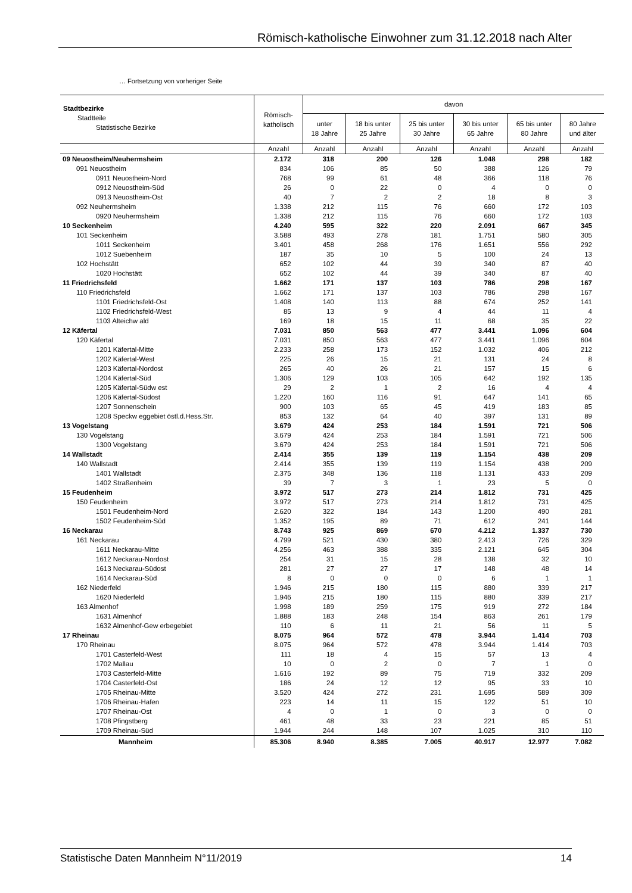Römisch-katholische Einwohner zum 31.12.2018 nach Alter
… Fortsetzung von vorheriger Seite
| Stadtbezirke Stadtteile Statistische Bezirke | Römisch- katholisch | davon | | | | | |
| --- | --- | --- | --- | --- | --- | --- | --- |
| | | unter 18 Jahre | 18 bis unter 25 Jahre | 25 bis unter 30 Jahre | 30 bis unter 65 Jahre | 65 bis unter 80 Jahre | 80 Jahre und älter |
| | Anzahl | Anzahl | Anzahl | Anzahl | Anzahl | Anzahl | Anzahl |
| 09 Neuostheim/Neuhermsheim | 2.172 | 318 | 200 | 126 | 1.048 | 298 | 182 |
| 091 Neuostheim | 834 | 106 | 85 | 50 | 388 | 126 | 79 |
| 0911 Neuostheim-Nord | 768 | 99 | 61 | 48 | 366 | 118 | 76 |
| 0912 Neuostheim-Süd | 26 | 0 | 22 | 0 | 4 | 0 | 0 |
| 0913 Neuostheim-Ost | 40 | 7 | 2 | 2 | 18 | 8 | 3 |
| 092 Neuhermsheim | 1.338 | 212 | 115 | 76 | 660 | 172 | 103 |
| 0920 Neuhermsheim | 1.338 | 212 | 115 | 76 | 660 | 172 | 103 |
| 10 Seckenheim | 4.240 | 595 | 322 | 220 | 2.091 | 667 | 345 |
| 101 Seckenheim | 3.588 | 493 | 278 | 181 | 1.751 | 580 | 305 |
| 1011 Seckenheim | 3.401 | 458 | 268 | 176 | 1.651 | 556 | 292 |
| 1012 Suebenheim | 187 | 35 | 10 | 5 | 100 | 24 | 13 |
| 102 Hochstätt | 652 | 102 | 44 | 39 | 340 | 87 | 40 |
| 1020 Hochstätt | 652 | 102 | 44 | 39 | 340 | 87 | 40 |
| 11 Friedrichsfeld | 1.662 | 171 | 137 | 103 | 786 | 298 | 167 |
| 110 Friedrichsfeld | 1.662 | 171 | 137 | 103 | 786 | 298 | 167 |
| 1101 Friedrichsfeld-Ost | 1.408 | 140 | 113 | 88 | 674 | 252 | 141 |
| 1102 Friedrichsfeld-West | 85 | 13 | 9 | 4 | 44 | 11 | 4 |
| 1103 Alteichw ald | 169 | 18 | 15 | 11 | 68 | 35 | 22 |
| 12 Käfertal | 7.031 | 850 | 563 | 477 | 3.441 | 1.096 | 604 |
| 120 Käfertal | 7.031 | 850 | 563 | 477 | 3.441 | 1.096 | 604 |
| 1201 Käfertal-Mitte | 2.233 | 258 | 173 | 152 | 1.032 | 406 | 212 |
| 1202 Käfertal-West | 225 | 26 | 15 | 21 | 131 | 24 | 8 |
| 1203 Käfertal-Nordost | 265 | 40 | 26 | 21 | 157 | 15 | 6 |
| 1204 Käfertal-Süd | 1.306 | 129 | 103 | 105 | 642 | 192 | 135 |
| 1205 Käfertal-Südw est | 29 | 2 | 1 | 2 | 16 | 4 | 4 |
| 1206 Käfertal-Südost | 1.220 | 160 | 116 | 91 | 647 | 141 | 65 |
| 1207 Sonnenschein | 900 | 103 | 65 | 45 | 419 | 183 | 85 |
| 1208 Speckw eggebiet östl.d.Hess.Str. | 853 | 132 | 64 | 40 | 397 | 131 | 89 |
| 13 Vogelstang | 3.679 | 424 | 253 | 184 | 1.591 | 721 | 506 |
| 130 Vogelstang | 3.679 | 424 | 253 | 184 | 1.591 | 721 | 506 |
| 1300 Vogelstang | 3.679 | 424 | 253 | 184 | 1.591 | 721 | 506 |
| 14 Wallstadt | 2.414 | 355 | 139 | 119 | 1.154 | 438 | 209 |
| 140 Wallstadt | 2.414 | 355 | 139 | 119 | 1.154 | 438 | 209 |
| 1401 Wallstadt | 2.375 | 348 | 136 | 118 | 1.131 | 433 | 209 |
| 1402 Straßenheim | 39 | 7 | 3 | 1 | 23 | 5 | 0 |
| 15 Feudenheim | 3.972 | 517 | 273 | 214 | 1.812 | 731 | 425 |
| 150 Feudenheim | 3.972 | 517 | 273 | 214 | 1.812 | 731 | 425 |
| 1501 Feudenheim-Nord | 2.620 | 322 | 184 | 143 | 1.200 | 490 | 281 |
| 1502 Feudenheim-Süd | 1.352 | 195 | 89 | 71 | 612 | 241 | 144 |
| 16 Neckarau | 8.743 | 925 | 869 | 670 | 4.212 | 1.337 | 730 |
| 161 Neckarau | 4.799 | 521 | 430 | 380 | 2.413 | 726 | 329 |
| 1611 Neckarau-Mitte | 4.256 | 463 | 388 | 335 | 2.121 | 645 | 304 |
| 1612 Neckarau-Nordost | 254 | 31 | 15 | 28 | 138 | 32 | 10 |
| 1613 Neckarau-Südost | 281 | 27 | 27 | 17 | 148 | 48 | 14 |
| 1614 Neckarau-Süd | 8 | 0 | 0 | 0 | 6 | 1 | 1 |
| 162 Niederfeld | 1.946 | 215 | 180 | 115 | 880 | 339 | 217 |
| 1620 Niederfeld | 1.946 | 215 | 180 | 115 | 880 | 339 | 217 |
| 163 Almenhof | 1.998 | 189 | 259 | 175 | 919 | 272 | 184 |
| 1631 Almenhof | 1.888 | 183 | 248 | 154 | 863 | 261 | 179 |
| 1632 Almenhof-Gew erbegebiet | 110 | 6 | 11 | 21 | 56 | 11 | 5 |
| 17 Rheinau | 8.075 | 964 | 572 | 478 | 3.944 | 1.414 | 703 |
| 170 Rheinau | 8.075 | 964 | 572 | 478 | 3.944 | 1.414 | 703 |
| 1701 Casterfeld-West | 111 | 18 | 4 | 15 | 57 | 13 | 4 |
| 1702 Mallau | 10 | 0 | 2 | 0 | 7 | 1 | 0 |
| 1703 Casterfeld-Mitte | 1.616 | 192 | 89 | 75 | 719 | 332 | 209 |
| 1704 Casterfeld-Ost | 186 | 24 | 12 | 12 | 95 | 33 | 10 |
| 1705 Rheinau-Mitte | 3.520 | 424 | 272 | 231 | 1.695 | 589 | 309 |
| 1706 Rheinau-Hafen | 223 | 14 | 11 | 15 | 122 | 51 | 10 |
| 1707 Rheinau-Ost | 4 | 0 | 1 | 0 | 3 | 0 | 0 |
| 1708 Pfingstberg | 461 | 48 | 33 | 23 | 221 | 85 | 51 |
| 1709 Rheinau-Süd | 1.944 | 244 | 148 | 107 | 1.025 | 310 | 110 |
| Mannheim | 85.306 | 8.940 | 8.385 | 7.005 | 40.917 | 12.977 | 7.082 |
Statistische Daten Mannheim N°11/2019 14